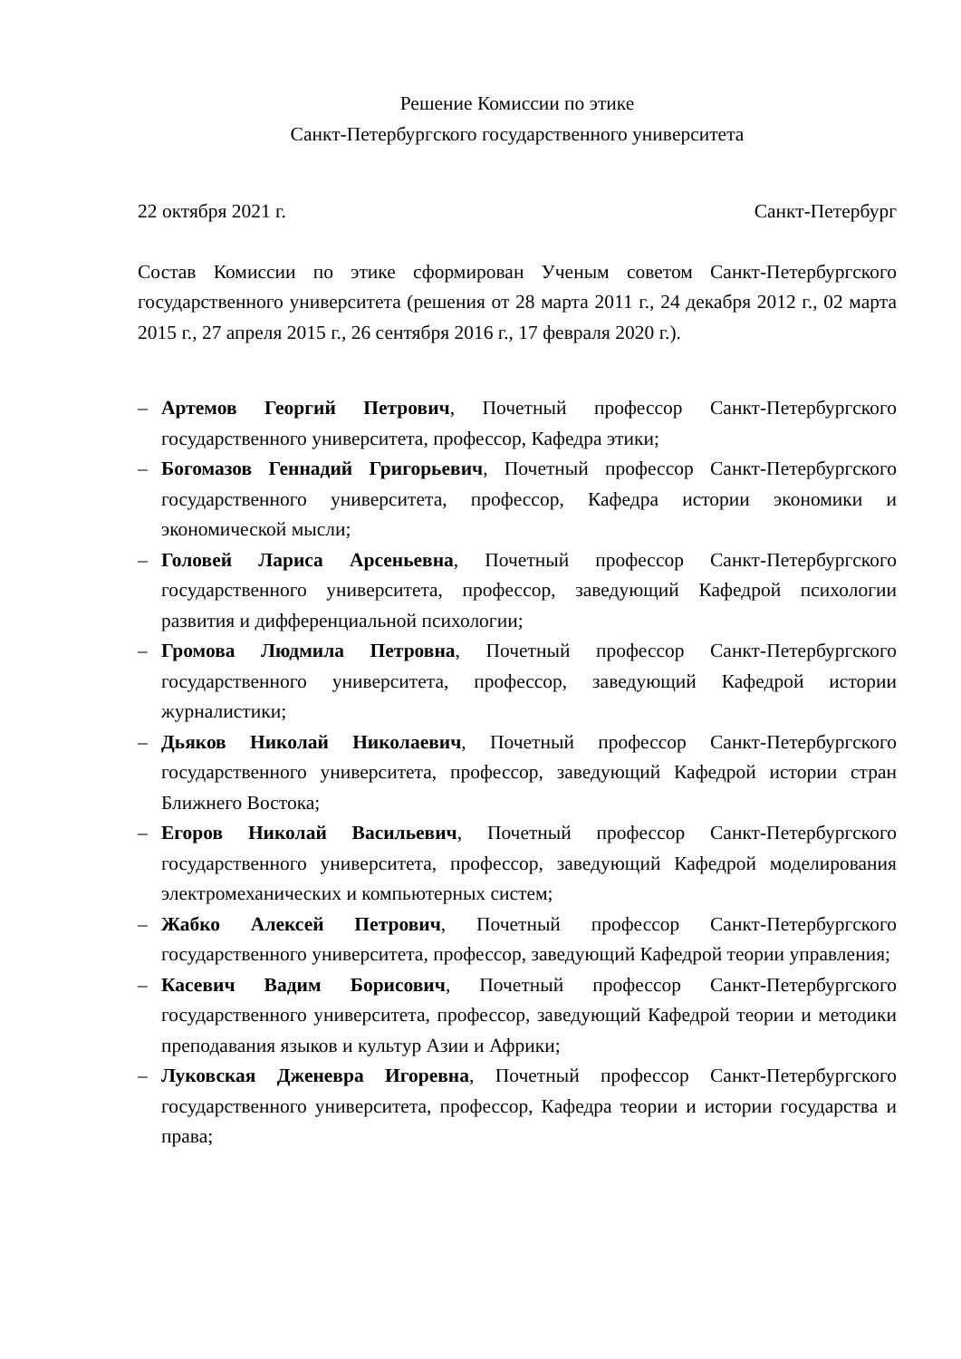Решение Комиссии по этике
Санкт-Петербургского государственного университета
22 октября 2021 г. Санкт-Петербург
Состав Комиссии по этике сформирован Ученым советом Санкт-Петербургского государственного университета (решения от 28 марта 2011 г., 24 декабря 2012 г., 02 марта 2015 г., 27 апреля 2015 г., 26 сентября 2016 г., 17 февраля 2020 г.).
– Артемов Георгий Петрович, Почетный профессор Санкт-Петербургского государственного университета, профессор, Кафедра этики;
– Богомазов Геннадий Григорьевич, Почетный профессор Санкт-Петербургского государственного университета, профессор, Кафедра истории экономики и экономической мысли;
– Головей Лариса Арсеньевна, Почетный профессор Санкт-Петербургского государственного университета, профессор, заведующий Кафедрой психологии развития и дифференциальной психологии;
– Громова Людмила Петровна, Почетный профессор Санкт-Петербургского государственного университета, профессор, заведующий Кафедрой истории журналистики;
– Дьяков Николай Николаевич, Почетный профессор Санкт-Петербургского государственного университета, профессор, заведующий Кафедрой истории стран Ближнего Востока;
– Егоров Николай Васильевич, Почетный профессор Санкт-Петербургского государственного университета, профессор, заведующий Кафедрой моделирования электромеханических и компьютерных систем;
– Жабко Алексей Петрович, Почетный профессор Санкт-Петербургского государственного университета, профессор, заведующий Кафедрой теории управления;
– Касевич Вадим Борисович, Почетный профессор Санкт-Петербургского государственного университета, профессор, заведующий Кафедрой теории и методики преподавания языков и культур Азии и Африки;
– Луковская Дженевра Игоревна, Почетный профессор Санкт-Петербургского государственного университета, профессор, Кафедра теории и истории государства и права;